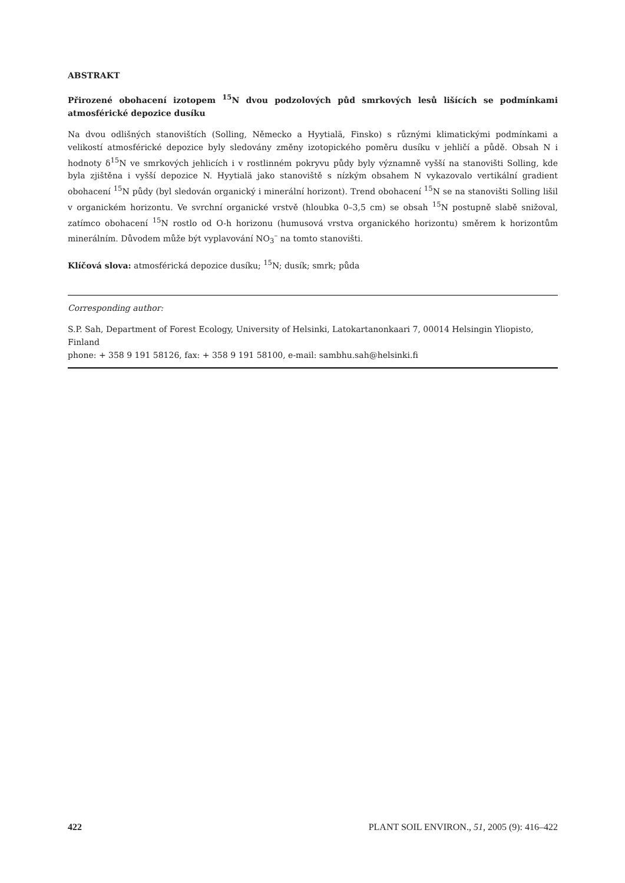ABSTRAKT
Přirozené obohacení izotopem <sup>15</sup>N dvou podzolových půd smrkových lesů lišících se podmínkami atmosférické depozice dusíku
Na dvou odlišných stanovištích (Solling, Německo a Hyytialä, Finsko) s různými klimatickými podmínkami a velikostí atmosférické depozice byly sledovány změny izotopického poměru dusíku v jehličí a půdě. Obsah N i hodnoty δ<sup>15</sup>N ve smrkových jehlicích i v rostlinném pokryvu půdy byly významně vyšší na stanovišti Solling, kde byla zjištěna i vyšší depozice N. Hyytialä jako stanoviště s nízkým obsahem N vykazovalo vertikální gradient obohacení <sup>15</sup>N půdy (byl sledován organický i minerální horizont). Trend obohacení <sup>15</sup>N se na stanovišti Solling lišil v organickém horizontu. Ve svrchní organické vrstvě (hloubka 0–3,5 cm) se obsah <sup>15</sup>N postupně slabě snižoval, zatímco obohacení <sup>15</sup>N rostlo od O-h horizonu (humusová vrstva organického horizontu) směrem k horizontům minerálním. Důvodem může být vyplavování NO<sub>3</sub><sup>–</sup> na tomto stanovišti.
Klíčová slova: atmosférická depozice dusíku; <sup>15</sup>N; dusík; smrk; půda
Corresponding author:
S.P. Sah, Department of Forest Ecology, University of Helsinki, Latokartanonkaari 7, 00014 Helsingin Yliopisto, Finland
phone: + 358 9 191 58126, fax: + 358 9 191 58100, e-mail: sambhu.sah@helsinki.fi
422 PLANT SOIL ENVIRON., 51, 2005 (9): 416–422